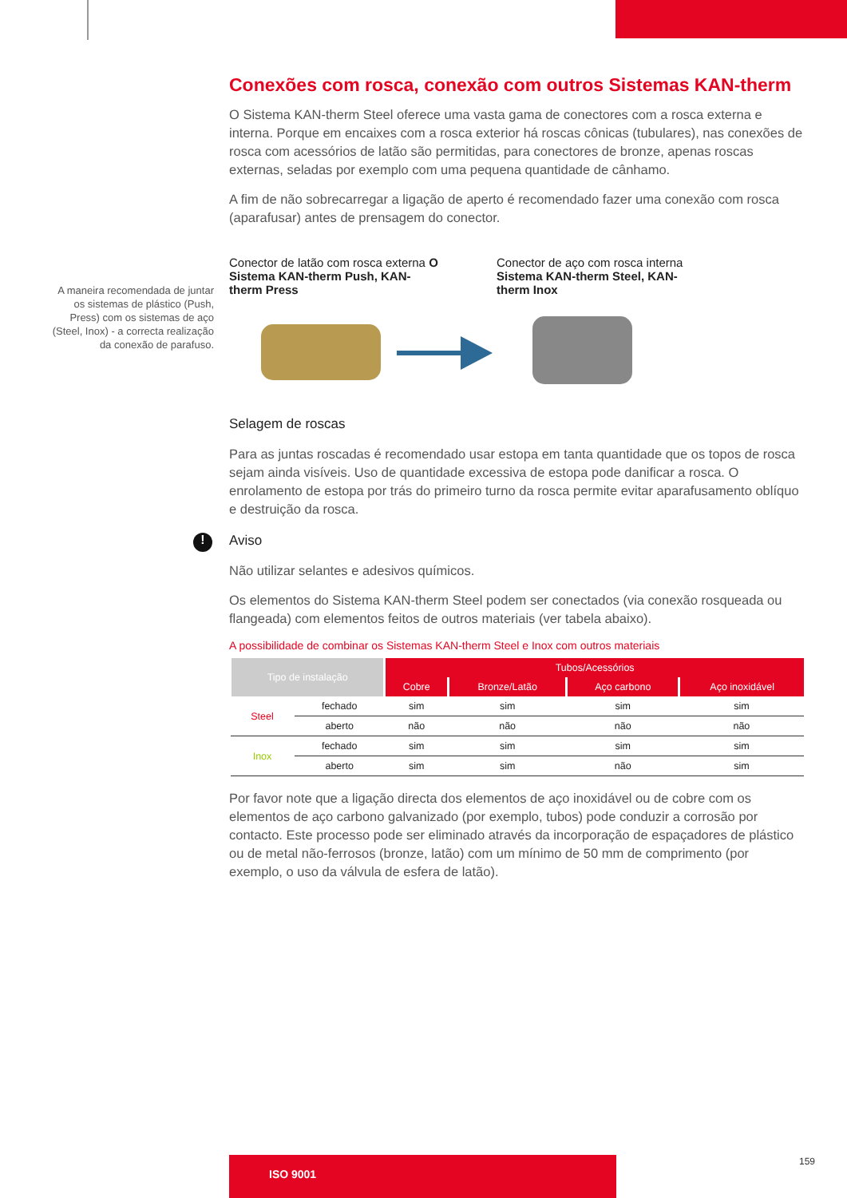A maneira recomendada de juntar os sistemas de plástico (Push, Press) com os sistemas de aço (Steel, Inox) - a correcta realização da conexão de parafuso.
Conexões com rosca, conexão com outros Sistemas KAN-therm
O Sistema KAN-therm Steel oferece uma vasta gama de conectores com a rosca externa e interna. Porque em encaixes com a rosca exterior há roscas cônicas (tubulares), nas conexões de rosca com acessórios de latão são permitidas, para conectores de bronze, apenas roscas externas, seladas por exemplo com uma pequena quantidade de cânhamo.
A fim de não sobrecarregar a ligação de aperto é recomendado fazer uma conexão com rosca (aparafusar) antes de prensagem do conector.
Conector de latão com rosca externa O Sistema KAN-therm Push, KAN-therm Press
Conector de aço com rosca interna Sistema KAN-therm Steel, KAN-therm Inox
Selagem de roscas
Para as juntas roscadas é recomendado usar estopa em tanta quantidade que os topos de rosca sejam ainda visíveis. Uso de quantidade excessiva de estopa pode danificar a rosca. O enrolamento de estopa por trás do primeiro turno da rosca permite evitar aparafusamento oblíquo e destruição da rosca.
!
Aviso
Não utilizar selantes e adesivos químicos.
Os elementos do Sistema KAN-therm Steel podem ser conectados (via conexão rosqueada ou flangeada) com elementos feitos de outros materiais (ver tabela abaixo).
A possibilidade de combinar os Sistemas KAN-therm Steel e Inox com outros materiais
| Tipo de instalação | | Tubos/Acessórios | | | |
| --- | --- | --- | --- | --- | --- |
| | | Cobre | Bronze/Latão | Aço carbono | Aço inoxidável |
| Steel | fechado | sim | sim | sim | sim |
| | aberto | não | não | não | não |
| Inox | fechado | sim | sim | sim | sim |
| | aberto | sim | sim | não | sim |
Por favor note que a ligação directa dos elementos de aço inoxidável ou de cobre com os elementos de aço carbono galvanizado (por exemplo, tubos) pode conduzir a corrosão por contacto. Este processo pode ser eliminado através da incorporação de espaçadores de plástico ou de metal não-ferrosos (bronze, latão) com um mínimo de 50 mm de comprimento (por exemplo, o uso da válvula de esfera de latão).
ISO 9001 159